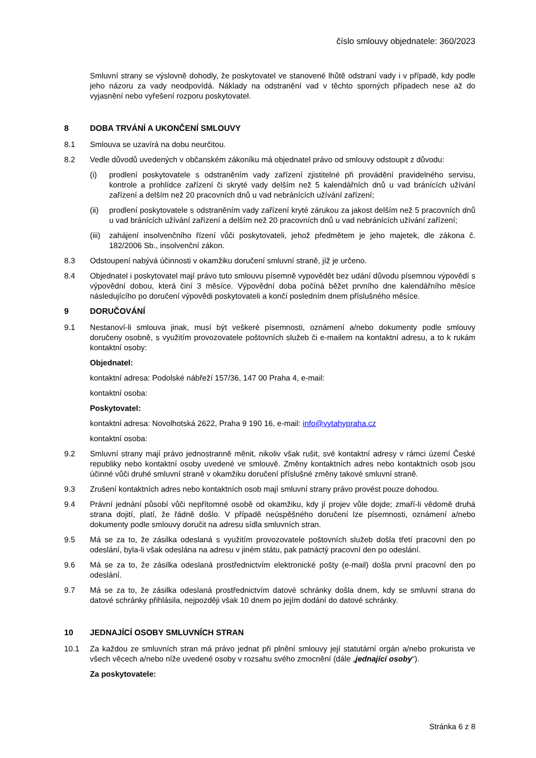číslo smlouvy objednatele: 360/2023
Smluvní strany se výslovně dohodly, že poskytovatel ve stanovené lhůtě odstraní vady i v případě, kdy podle jeho názoru za vady neodpovídá. Náklady na odstranění vad v těchto sporných případech nese až do vyjasnění nebo vyřešení rozporu poskytovatel.
8 DOBA TRVÁNÍ A UKONČENÍ SMLOUVY
8.1 Smlouva se uzavírá na dobu neurčitou.
8.2 Vedle důvodů uvedených v občanském zákoníku má objednatel právo od smlouvy odstoupit z důvodu:
(i) prodlení poskytovatele s odstraněním vady zařízení zjistitelné při provádění pravidelného servisu, kontrole a prohlídce zařízení či skryté vady delším než 5 kalendářních dnů u vad bránících užívání zařízení a delším než 20 pracovních dnů u vad nebránících užívání zařízení;
(ii) prodlení poskytovatele s odstraněním vady zařízení kryté zárukou za jakost delším než 5 pracovních dnů u vad bránících užívání zařízení a delším než 20 pracovních dnů u vad nebránících užívání zařízení;
(iii) zahájení insolvenčního řízení vůči poskytovateli, jehož předmětem je jeho majetek, dle zákona č. 182/2006 Sb., insolvenční zákon.
8.3 Odstoupení nabývá účinnosti v okamžiku doručení smluvní straně, jíž je určeno.
8.4 Objednatel i poskytovatel mají právo tuto smlouvu písemně vypovědět bez udání důvodu písemnou výpovědí s výpovědní dobou, která činí 3 měsíce. Výpovědní doba počíná běžet prvního dne kalendářního měsíce následujícího po doručení výpovědi poskytovateli a končí posledním dnem příslušného měsíce.
9 DORUČOVÁNÍ
9.1 Nestanoví-li smlouva jinak, musí být veškeré písemnosti, oznámení a/nebo dokumenty podle smlouvy doručeny osobně, s využitím provozovatele poštovních služeb či e-mailem na kontaktní adresu, a to k rukám kontaktní osoby:
Objednatel:
kontaktní adresa: Podolské nábřeží 157/36, 147 00 Praha 4, e-mail:
kontaktní osoba:
Poskytovatel:
kontaktní adresa: Novolhotská 2622, Praha 9 190 16, e-mail: info@vytahypraha.cz
kontaktní osoba:
9.2 Smluvní strany mají právo jednostranně měnit, nikoliv však rušit, své kontaktní adresy v rámci území České republiky nebo kontaktní osoby uvedené ve smlouvě. Změny kontaktních adres nebo kontaktních osob jsou účinné vůči druhé smluvní straně v okamžiku doručení příslušné změny takové smluvní straně.
9.3 Zrušení kontaktních adres nebo kontaktních osob mají smluvní strany právo provést pouze dohodou.
9.4 Právní jednání působí vůči nepřítomné osobě od okamžiku, kdy jí projev vůle dojde; zmaří-li vědomě druhá strana dojití, platí, že řádně došlo. V případě neúspěšného doručení lze písemnosti, oznámení a/nebo dokumenty podle smlouvy doručit na adresu sídla smluvních stran.
9.5 Má se za to, že zásilka odeslaná s využitím provozovatele poštovních služeb došla třetí pracovní den po odeslání, byla-li však odeslána na adresu v jiném státu, pak patnáctý pracovní den po odeslání.
9.6 Má se za to, že zásilka odeslaná prostřednictvím elektronické pošty (e-mail) došla první pracovní den po odeslání.
9.7 Má se za to, že zásilka odeslaná prostřednictvím datové schránky došla dnem, kdy se smluvní strana do datové schránky přihlásila, nejpozději však 10 dnem po jejím dodání do datové schránky.
10 JEDNAJÍCÍ OSOBY SMLUVNÍCH STRAN
10.1 Za každou ze smluvních stran má právo jednat při plnění smlouvy její statutární orgán a/nebo prokurista ve všech věcech a/nebo níže uvedené osoby v rozsahu svého zmocnění (dále „jednající osoby“).
Za poskytovatele:
Stránka 6 z 8